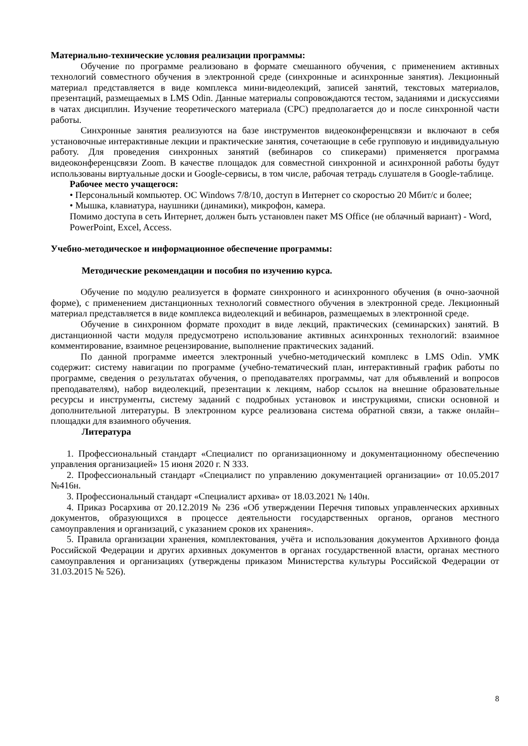Материально-технические условия реализации программы:
Обучение по программе реализовано в формате смешанного обучения, с применением активных технологий совместного обучения в электронной среде (синхронные и асинхронные занятия). Лекционный материал представляется в виде комплекса мини-видеолекций, записей занятий, текстовых материалов, презентаций, размещаемых в LMS Odin. Данные материалы сопровождаются тестом, заданиями и дискуссиями в чатах дисциплин. Изучение теоретического материала (СРС) предполагается до и после синхронной части работы.
Синхронные занятия реализуются на базе инструментов видеоконференцсвязи и включают в себя установочные интерактивные лекции и практические занятия, сочетающие в себе групповую и индивидуальную работу. Для проведения синхронных занятий (вебинаров со спикерами) применяется программа видеоконференцсвязи Zoom. В качестве площадок для совместной синхронной и асинхронной работы будут использованы виртуальные доски и Google-сервисы, в том числе, рабочая тетрадь слушателя в Google-таблице.
Рабочее место учащегося:
• Персональный компьютер. ОС Windows 7/8/10, доступ в Интернет со скоростью 20 Мбит/с и более;
• Мышка, клавиатура, наушники (динамики), микрофон, камера.
Помимо доступа в сеть Интернет, должен быть установлен пакет MS Office (не облачный вариант) - Word, PowerPoint, Excel, Access.
Учебно-методическое и информационное обеспечение программы:
Методические рекомендации и пособия по изучению курса.
Обучение по модулю реализуется в формате синхронного и асинхронного обучения (в очно-заочной форме), с применением дистанционных технологий совместного обучения в электронной среде. Лекционный материал представляется в виде комплекса видеолекций и вебинаров, размещаемых в электронной среде.
Обучение в синхронном формате проходит в виде лекций, практических (семинарских) занятий. В дистанционной части модуля предусмотрено использование активных асинхронных технологий: взаимное комментирование, взаимное рецензирование, выполнение практических заданий.
По данной программе имеется электронный учебно-методический комплекс в LMS Odin. УМК содержит: систему навигации по программе (учебно-тематический план, интерактивный график работы по программе, сведения о результатах обучения, о преподавателях программы, чат для объявлений и вопросов преподавателям), набор видеолекций, презентации к лекциям, набор ссылок на внешние образовательные ресурсы и инструменты, систему заданий с подробных установок и инструкциями, списки основной и дополнительной литературы. В электронном курсе реализована система обратной связи, а также онлайн–площадки для взаимного обучения.
Литература
1. Профессиональный стандарт «Специалист по организационному и документационному обеспечению управления организацией» 15 июня 2020 г. N 333.
2. Профессиональный стандарт «Специалист по управлению документацией организации» от 10.05.2017 №416н.
3. Профессиональный стандарт «Специалист архива» от 18.03.2021 № 140н.
4. Приказ Росархива от 20.12.2019 № 236 «Об утверждении Перечня типовых управленческих архивных документов, образующихся в процессе деятельности государственных органов, органов местного самоуправления и организаций, с указанием сроков их хранения».
5. Правила организации хранения, комплектования, учёта и использования документов Архивного фонда Российской Федерации и других архивных документов в органах государственной власти, органах местного самоуправления и организациях (утверждены приказом Министерства культуры Российской Федерации от 31.03.2015 № 526).
8